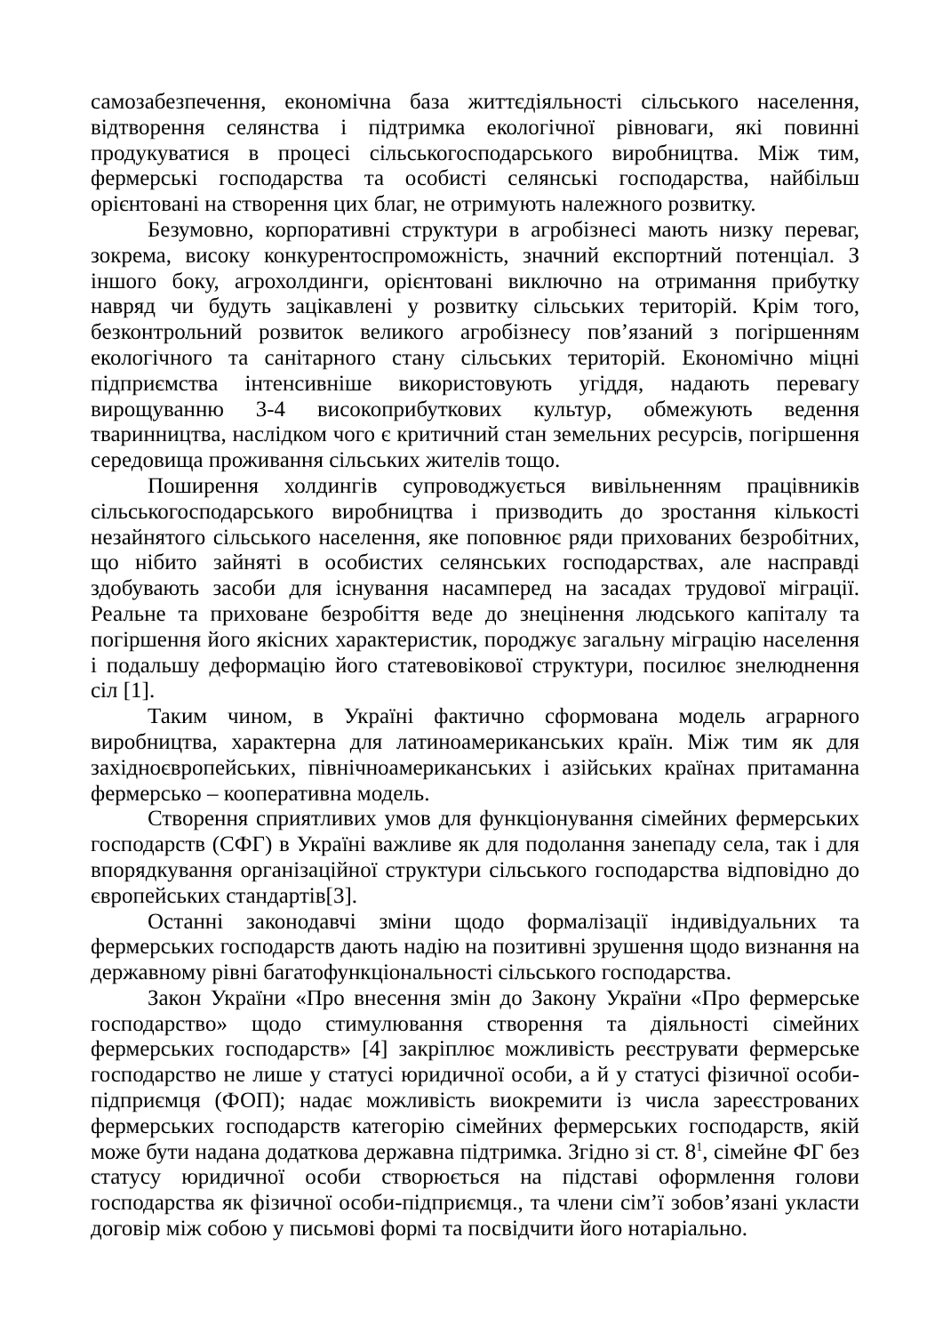самозабезпечення, економічна база життєдіяльності сільського населення, відтворення селянства і підтримка екологічної рівноваги, які повинні продукуватися в процесі сільськогосподарського виробництва. Між тим, фермерські господарства та особисті селянські господарства, найбільш орієнтовані на створення цих благ, не отримують належного розвитку.
Безумовно, корпоративні структури в агробізнесі мають низку переваг, зокрема, високу конкурентоспроможність, значний експортний потенціал. З іншого боку, агрохолдинги, орієнтовані виключно на отримання прибутку навряд чи будуть зацікавлені у розвитку сільських територій. Крім того, безконтрольний розвиток великого агробізнесу пов’язаний з погіршенням екологічного та санітарного стану сільських територій. Економічно міцні підприємства інтенсивніше використовують угіддя, надають перевагу вирощуванню 3-4 високоприбуткових культур, обмежують ведення тваринництва, наслідком чого є критичний стан земельних ресурсів, погіршення середовища проживання сільських жителів тощо.
Поширення холдингів супроводжується вивільненням працівників сільськогосподарського виробництва і призводить до зростання кількості незайнятого сільського населення, яке поповнює ряди прихованих безробітних, що нібито зайняті в особистих селянських господарствах, але насправді здобувають засоби для існування насамперед на засадах трудової міграції. Реальне та приховане безробіття веде до знецінення людського капіталу та погіршення його якісних характеристик, породжує загальну міграцію населення і подальшу деформацію його статевовікової структури, посилює знелюднення сіл [1].
Таким чином, в Україні фактично сформована модель аграрного виробництва, характерна для латиноамериканських країн. Між тим як для західноєвропейських, північноамериканських і азійських країнах притаманна фермерсько – кооперативна модель.
Створення сприятливих умов для функціонування сімейних фермерських господарств (СФГ) в Україні важливе як для подолання занепаду села, так і для впорядкування організаційної структури сільського господарства відповідно до європейських стандартів[3].
Останні законодавчі зміни щодо формалізації індивідуальних та фермерських господарств дають надію на позитивні зрушення щодо визнання на державному рівні багатофункціональності сільського господарства.
Закон України «Про внесення змін до Закону України «Про фермерське господарство» щодо стимулювання створення та діяльності сімейних фермерських господарств» [4] закріплює можливість реєструвати фермерське господарство не лише у статусі юридичної особи, а й у статусі фізичної особи-підприємця (ФОП); надає можливість виокремити із числа зареєстрованих фермерських господарств категорію сімейних фермерських господарств, якій може бути надана додаткова державна підтримка. Згідно зі ст. 8<sup>1</sup>, сімейне ФГ без статусу юридичної особи створюється на підставі оформлення голови господарства як фізичної особи-підприємця., та члени сім’ї зобов’язані укласти договір між собою у письмові формі та посвідчити його нотаріально.